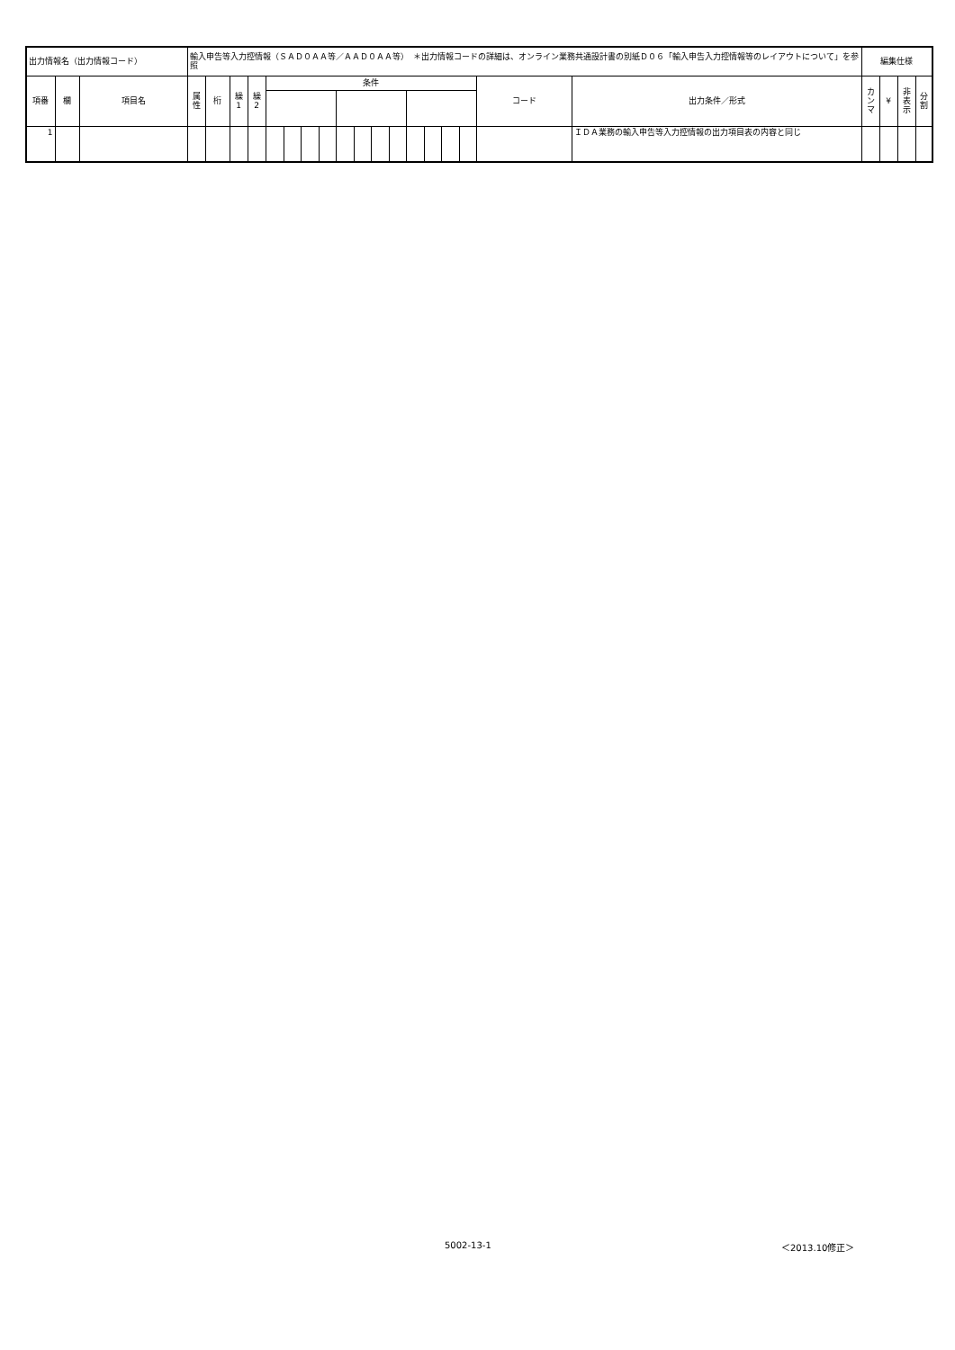| 出力情報名（出力情報コード） | | | 輸入申告等入力控情報（ＳＡＤ０ＡＡ等／ＡＡＤ０ＡＡ等） ＊出力情報コードの詳細は、オンライン業務共通設計書の別紙Ｄ０６「輸入申告入力控情報等のレイアウトについて」を参照 | | | | | | | | | | | | | | | | | | 編集仕様 | | | |
| 項番 | 欄 | 項目名 | 属 性 | 桁 | 繰 1 | 繰 2 | 条件 | | | | | | | | | | | | コード | 出力条件／形式 | カ ン マ | ¥ | 非 表 示 | 分 割 |
| 1 | | | | | | | | | | | | | | | | | | | | ＩＤＡ業務の輸入申告等入力控情報の出力項目表の内容と同じ | | | | |
5002-13-1 ＜2013.10修正＞